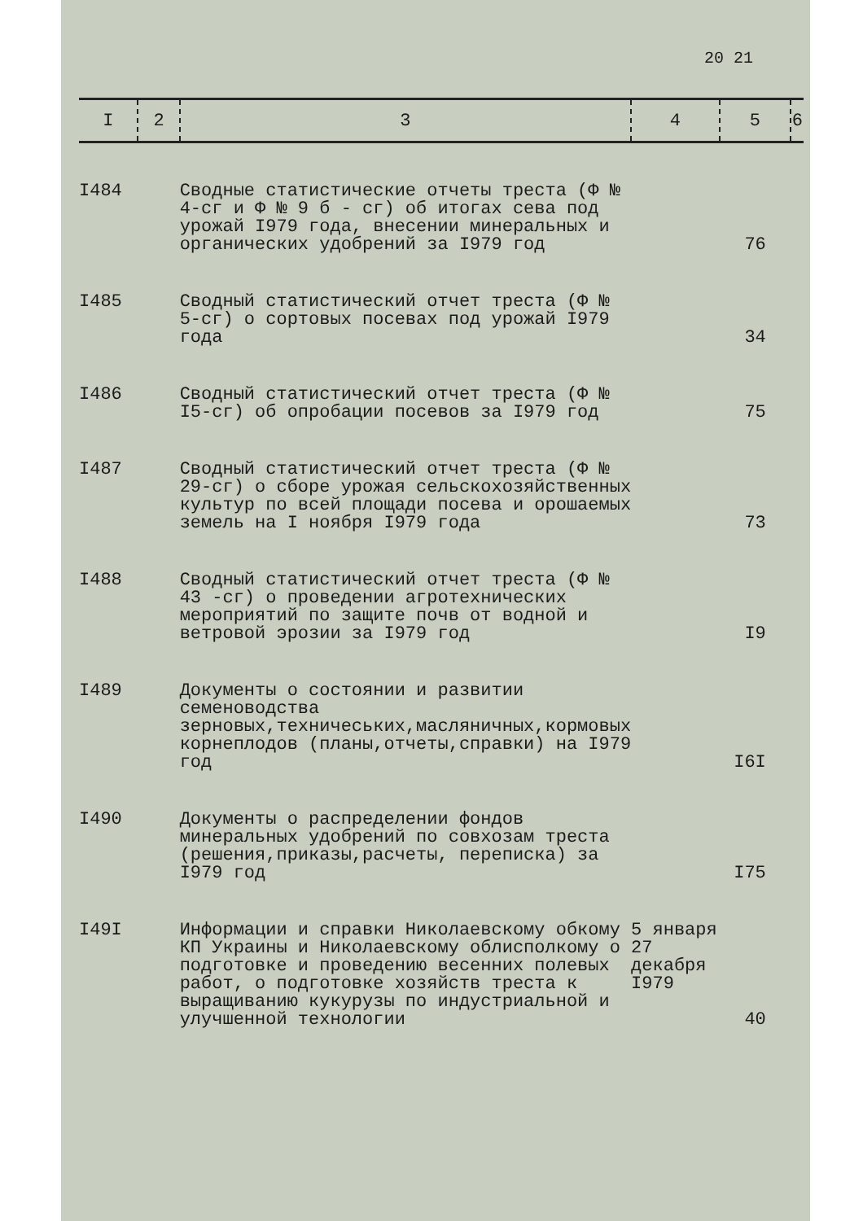20 21
| I | 2 | 3 | 4 | 5 | 6 |
| --- | --- | --- | --- | --- | --- |
| I484 | | Сводные статистические отчеты треста (Ф № 4-сг и Ф № 9 б - сг) об итогах сева под урожай I979 года, внесении минеральных и органических удобрений за I979 год | | 76 | |
| I485 | | Сводный статистический отчет треста (Ф № 5-сг) о сортовых посевах под урожай I979 года | | 34 | |
| I486 | | Сводный статистический отчет треста (Ф № I5-сг) об опробации посевов за I979 год | | 75 | |
| I487 | | Сводный статистический отчет треста (Ф № 29-сг) о сборе урожая сельскохозяйственных культур по всей площади посева и орошаемых земель на I ноября I979 года | | 73 | |
| I488 | | Сводный статистический отчет треста (Ф № 43 -сг) о проведении агротехнических мероприятий по защите почв от водной и ветровой эрозии за I979 год | | I9 | |
| I489 | | Документы о состоянии и развитии семеноводства зерновых,техничеських,масляничных,кормовых корнеплодов (планы,отчеты,справки) на I979 год | | I6I | |
| I490 | | Документы о распределении фондов минеральных удобрений по совхозам треста (решения,приказы,расчеты, переписка) за I979 год | | I75 | |
| I49I | | Информации и справки Николаевскому обкому КП Украины и Николаевскому облисполкому о подготовке и проведению весенних полевых работ, о подготовке хозяйств треста к выращиванию кукурузы по индустриальной и улучшенной технологии | 5 января 27 декабря I979 | 40 | |